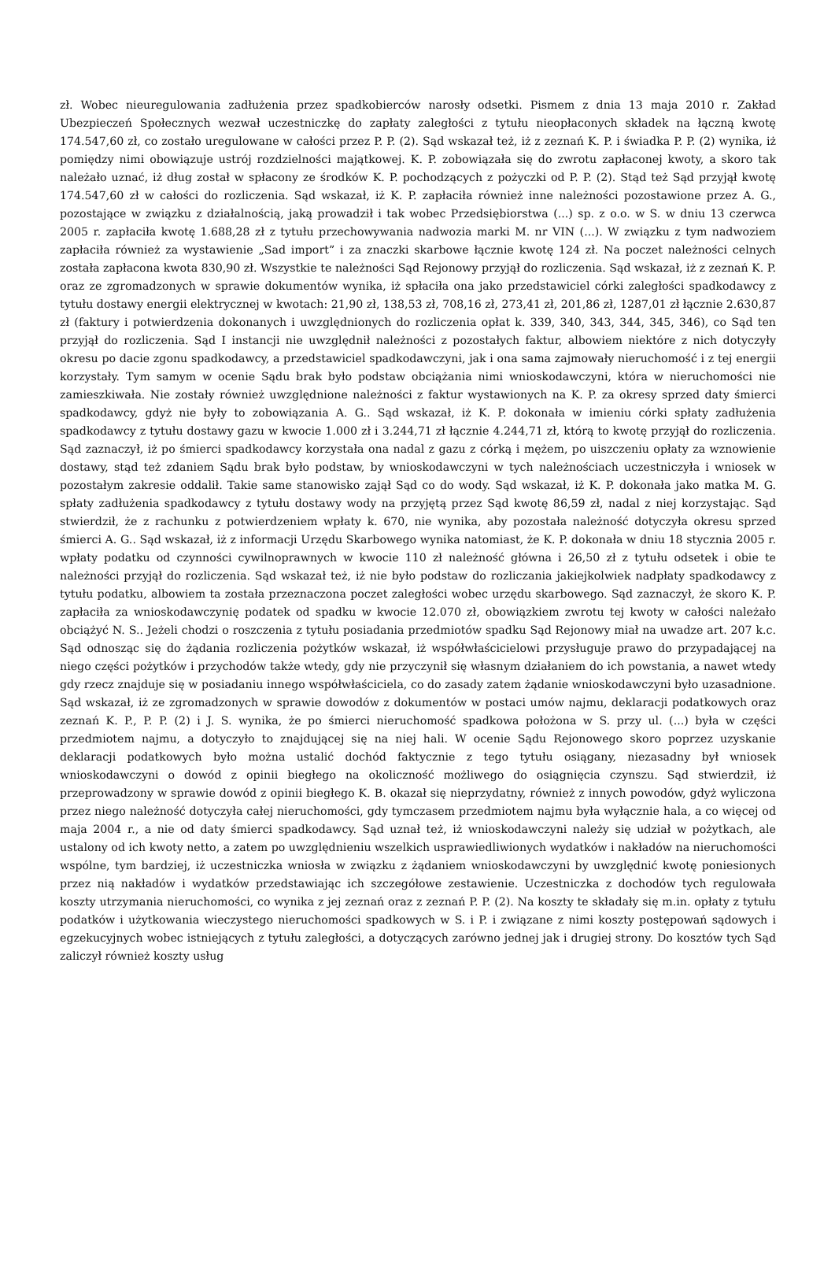zł. Wobec nieuregulowania zadłużenia przez spadkobierców narosły odsetki. Pismem z dnia 13 maja 2010 r. Zakład Ubezpieczeń Społecznych wezwał uczestniczkę do zapłaty zaległości z tytułu nieopłaconych składek na łączną kwotę 174.547,60 zł, co zostało uregulowane w całości przez P. P. (2). Sąd wskazał też, iż z zeznań K. P. i świadka P. P. (2) wynika, iż pomiędzy nimi obowiązuje ustrój rozdzielności majątkowej. K. P. zobowiązała się do zwrotu zapłaconej kwoty, a skoro tak należało uznać, iż dług został w spłacony ze środków K. P. pochodzących z pożyczki od P. P. (2). Stąd też Sąd przyjął kwotę 174.547,60 zł w całości do rozliczenia. Sąd wskazał, iż K. P. zapłaciła również inne należności pozostawione przez A. G., pozostające w związku z działalnością, jaką prowadził i tak wobec Przedsiębiorstwa (...) sp. z o.o. w S. w dniu 13 czerwca 2005 r. zapłaciła kwotę 1.688,28 zł z tytułu przechowywania nadwozia marki M. nr VIN (...). W związku z tym nadwoziem zapłaciła również za wystawienie „Sad import” i za znaczki skarbowe łącznie kwotę 124 zł. Na poczet należności celnych została zapłacona kwota 830,90 zł. Wszystkie te należności Sąd Rejonowy przyjął do rozliczenia. Sąd wskazał, iż z zeznań K. P. oraz ze zgromadzonych w sprawie dokumentów wynika, iż spłaciła ona jako przedstawiciel córki zaległości spadkodawcy z tytułu dostawy energii elektrycznej w kwotach: 21,90 zł, 138,53 zł, 708,16 zł, 273,41 zł, 201,86 zł, 1287,01 zł łącznie 2.630,87 zł (faktury i potwierdzenia dokonanych i uwzględnionych do rozliczenia opłat k. 339, 340, 343, 344, 345, 346), co Sąd ten przyjął do rozliczenia. Sąd I instancji nie uwzględnił należności z pozostałych faktur, albowiem niektóre z nich dotyczyły okresu po dacie zgonu spadkodawcy, a przedstawiciel spadkodawczyni, jak i ona sama zajmowały nieruchomość i z tej energii korzystały. Tym samym w ocenie Sądu brak było podstaw obciążania nimi wnioskodawczyni, która w nieruchomości nie zamieszkiwała. Nie zostały również uwzględnione należności z faktur wystawionych na K. P. za okresy sprzed daty śmierci spadkodawcy, gdyż nie były to zobowiązania A. G.. Sąd wskazał, iż K. P. dokonała w imieniu córki spłaty zadłużenia spadkodawcy z tytułu dostawy gazu w kwocie 1.000 zł i 3.244,71 zł łącznie 4.244,71 zł, którą to kwotę przyjął do rozliczenia. Sąd zaznaczył, iż po śmierci spadkodawcy korzystała ona nadal z gazu z córką i mężem, po uiszczeniu opłaty za wznowienie dostawy, stąd też zdaniem Sądu brak było podstaw, by wnioskodawczyni w tych należnościach uczestniczyła i wniosek w pozostałym zakresie oddalił. Takie same stanowisko zajął Sąd co do wody. Sąd wskazał, iż K. P. dokonała jako matka M. G. spłaty zadłużenia spadkodawcy z tytułu dostawy wody na przyjętą przez Sąd kwotę 86,59 zł, nadal z niej korzystając. Sąd stwierdził, że z rachunku z potwierdzeniem wpłaty k. 670, nie wynika, aby pozostała należność dotyczyła okresu sprzed śmierci A. G.. Sąd wskazał, iż z informacji Urzędu Skarbowego wynika natomiast, że K. P. dokonała w dniu 18 stycznia 2005 r. wpłaty podatku od czynności cywilnoprawnych w kwocie 110 zł należność główna i 26,50 zł z tytułu odsetek i obie te należności przyjął do rozliczenia. Sąd wskazał też, iż nie było podstaw do rozliczania jakiejkolwiek nadpłaty spadkodawcy z tytułu podatku, albowiem ta została przeznaczona poczet zaległości wobec urzędu skarbowego. Sąd zaznaczył, że skoro K. P. zapłaciła za wnioskodawczynię podatek od spadku w kwocie 12.070 zł, obowiązkiem zwrotu tej kwoty w całości należało obciążyć N. S.. Jeżeli chodzi o roszczenia z tytułu posiadania przedmiotów spadku Sąd Rejonowy miał na uwadze art. 207 k.c. Sąd odnosząc się do żądania rozliczenia pożytków wskazał, iż współwłaścicielowi przysługuje prawo do przypadającej na niego części pożytków i przychodów także wtedy, gdy nie przyczynił się własnym działaniem do ich powstania, a nawet wtedy gdy rzecz znajduje się w posiadaniu innego współwłaściciela, co do zasady zatem żądanie wnioskodawczyni było uzasadnione. Sąd wskazał, iż ze zgromadzonych w sprawie dowodów z dokumentów w postaci umów najmu, deklaracji podatkowych oraz zeznań K. P., P. P. (2) i J. S. wynika, że po śmierci nieruchomość spadkowa położona w S. przy ul. (...) była w części przedmiotem najmu, a dotyczyło to znajdującej się na niej hali. W ocenie Sądu Rejonowego skoro poprzez uzyskanie deklaracji podatkowych było można ustalić dochód faktycznie z tego tytułu osiągany, niezasadny był wniosek wnioskodawczyni o dowód z opinii biegłego na okoliczność możliwego do osiągnięcia czynszu. Sąd stwierdził, iż przeprowadzony w sprawie dowód z opinii biegłego K. B. okazał się nieprzydatny, również z innych powodów, gdyż wyliczona przez niego należność dotyczyła całej nieruchomości, gdy tymczasem przedmiotem najmu była wyłącznie hala, a co więcej od maja 2004 r., a nie od daty śmierci spadkodawcy. Sąd uznał też, iż wnioskodawczyni należy się udział w pożytkach, ale ustalony od ich kwoty netto, a zatem po uwzględnieniu wszelkich usprawiedliwionych wydatków i nakładów na nieruchomości wspólne, tym bardziej, iż uczestniczka wniosła w związku z żądaniem wnioskodawczyni by uwzględnić kwotę poniesionych przez nią nakładów i wydatków przedstawiając ich szczegółowe zestawienie. Uczestniczka z dochodów tych regulowała koszty utrzymania nieruchomości, co wynika z jej zeznań oraz z zeznań P. P. (2). Na koszty te składały się m.in. opłaty z tytułu podatków i użytkowania wieczystego nieruchomości spadkowych w S. i P. i związane z nimi koszty postępowań sądowych i egzekucyjnych wobec istniejących z tytułu zaległości, a dotyczących zarówno jednej jak i drugiej strony. Do kosztów tych Sąd zaliczył również koszty usług